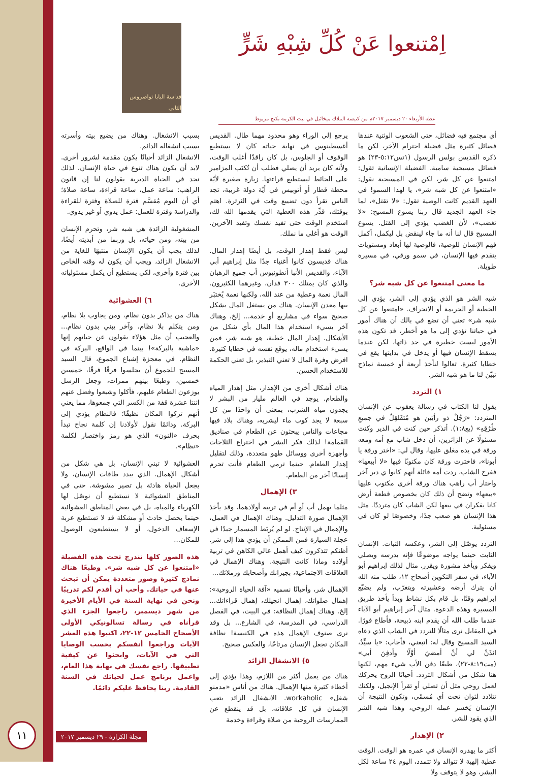اِمْتنعوا عَنْ كُلِّ شِبْهِ شَرٍّ
قداسة البابا تواضروس الثاني
عظة الأربعاء ٢٠ ديسمبر ٢٠١٧م من كنيسة الملاك ميخائيل في بيت الكرمة بكنج مريوط
أي مجتمع فيه فضائل، حتى الشعوب الوثنية عندها فضائل كثيرة مثل فضيلة احترام الآخر، لكن ما ذكره القديس بولس الرسول (١تس٥:١٢-٢٣) هو فضائل مسيحية سامية. الفضيلة الإنسانية تقول: امتنعوا عن كل شر، لكن في المسيحية نقول: «امتنعوا عن كل شبه شر»، يا لهذا السمو! في العهد القديم كانت الوصية تقول: «لا تقتل»، لما جاء العهد الجديد قال ربنا يسوع المسيح: «لا تغضب»، لأن الغضب يؤدي إلى القتل. يسوع المسيح قال لنا أنه ما جاء لينقض بل ليكمل، أكمل فهم الإنسان للوصية، فالوصية لها أبعاد ومستويات يتقدم فيها الإنسان، في سمو ورقي، في مسيرة طويلة.
ما معنى امتنعوا عن كل شبه شر؟
شبه الشر هو الذي يؤدي إلى الشر، يؤدي إلى الخطية أو الجريمة أو الانحراف. «امتنعوا عن كل شبه شر» تعني أن تضع في بالك أن هناك أمور في حياتنا تؤدي إلى ما هو أخطر، قد تكون هذه الأمور ليست خطيرة في حد ذاتها، لكن عندما يسقط الإنسان فيها أو يدخل في بدايتها يقع في خطايا كثيرة. تعالوا لنأخذ أربعة أو خمسة نماذج تبيّن لنا ما هو شبه الشر.
١) التردد
يقول لنا الكتاب في رسالة يعقوب عن الإنسان المتردد: «رَجُلٌ ذو رأيَين هو مُتقَلقِلٌ في جميعِ طُرُقِهِ» (يع١:٨). أتذكر حين كنت في الدير وكنت مسئولًا عن الزائرين، أن دخل شاب مع أمه ومعه ورقة في يده مغلق عليها، وقال لي: «اختر ورقة يا أبونا»، فاخترت ورقة كان مكتوبًا فيها «لا أبيعها» ففرح الشاب، ردت أمه قائلة أنهم كانوا ي دير آخر واختار أب راهب هناك ورقة أخرى مكتوب عليها «بيعها» وتضح أن ذلك كان بخصوص قطعة أرض كانا يفكران في بيعها لكن الشاب كان مترددًا. مثل هذا الإنسان هو صعب جدًا، وخصوصًا لو كان في مسئولية.
التردد يوصّل إلى الشر، وعكسه الثبات. الإنسان الثابت حينما يواجه موضوعًا فإنه يدرسه ويصلي ويفكر ويأخذ مشورة ويقرر. مثال لذلك إبراهيم أبو الآباء، في سفر التكوين أصحاح ١٢، طلب منه الله أن يترك أرضه وعشيرته ويتغرّب، ولم يضيّع إبراهيم وقتًا، بل قام بكل نشاط وبدأ يأخذ طريق المسيرة وهذه الدعوة. مثال آخر إبراهيم أبو الآباء عندما طلب الله أن يقدم ابنه ذبيحة، فأطاع فورًا. في المقابل نرى مثالًا للتردد في الشاب الذي دعاه السيد المسيح وقال له: اتبعني، فأجاب: «يا سيِّدُ، ائذَنْ لي أنْ أمضيَ أوَّلًا وأدفِنَ أبي» (مت٨:١٩-٢٢)، طبعًا دفن الأب شيء مهم، لكنها هنا شكل من أشكال التردد. أحيانًا الروح يحركك لعمل روحي مثل أن تصلي أو تقرأ الإنجيل، ولكنك تتلادد لثوان تحت أي مُسمّى، وتكون النتيجة أن الإنسان يَخسر عمله الروحي، وهذا شبه الشر الذي يقود للشر.
٢) الإهدار
أكثر ما يهدره الإنسان في عمره هو الوقت. الوقت عطية إلهية لا تتوالد ولا تتمدد، اليوم ٢٤ ساعة لكل البشر، وهو لا يتوقف ولا
يرجع إلى الوراء وهو محدود مهما طال. القديس أغسطينوس في نهاية حياته كان لا يستطيع الوقوف أو الجلوس، بل كان راقدًا أغلب الوقت، ولأنه كان يريد أن يصلي فطلب أن تُكتَب المزامير على الحائط ليستطيع قراءتها. زيارة صغيرة لأيّة محطة قطار أو أتوبيس في أيّة دولة غريبة، تجد الناس تقرأ دون تضييع وقت في الثرثرة. اهتم بوقتك، قدِّر هذه العطية التي يقدمها الله لك، استخدم الوقت حتى تفيد نفسك وتفيد الآخرين. الوقت هو أغلى ما نملك.
ليس فقط إهدار الوقت، بل أيضًا إهدار المال. هناك قديسون كانوا أغنياء جدًا مثل إبراهيم أبي الآباء، والقديس الأنبا أنطونيوس أب جميع الرهبان والذي كان يمتلك ٣٠٠ فدان، وغيرهما الكثيرون. المال نعمة وعطية من عند الله، ولكنها نعمة يُختبَر بيها معدن الإنسان. هناك من يستغل المال بشكل صحيح سواء في مشاريع أو خدمة... إلخ، وهناك آخر يسيء استخدام هذا المال بأي شكل من الأشكال. إهدار المال خطية، هو شبه شر، فمن يسيء استخدام ماله، يوقع نفسه في خطايا كثيرة. افرض وفرة المال لا تعني التبذير، بل تعني الحكمة للاستخدام الحسن.
هناك أشكال أخرى من الإهدار، مثل إهدار المياه والطعام. يوجد في العالم مليار من البشر لا يجدون مياه الشرب، بمعنى أن واحدًا من كل سبعة لا يجد كوب ماء ليشربه، وهناك بلاد فيها مجاعات والناس يبحثون عن الطعام في صناديق القمامة! لذلك فكر البشر في اختراع الثلاجات وأجهزة أخرى ووسائل طهو متعددة، وذلك لتقليل إهدار الطعام. حينما ترمي الطعام فأنت تحرم إنسانًا آخر من الطعام.
٣) الإهمال
مثلما يهمل أب أو أم في تربيه أولادهما، وقد يأخذ الإهمال صورة التدليل. وهناك الإهمال في العمل، والإهمال في الإنتاج. لو لم يُربَط المسمار جيدًا في عجلة السيارة فمن الممكن أن يؤدي هذا إلى شر. أظنكم تتذكرون كيف أهمل عالي الكاهن في تربية أولاده وماذا كانت النتيجة. وهناك الإهمال في العلاقات الاجتماعية، بجيرانك وأصحابك وزملائك...
الإهمال شر، وأحيانًا نسميه «آفة الحياة الروحية»: إهمال صلواتك، إهمال انجيلك، إهمال قراءاتك... إلخ. وهناك إهمال النظافة: في البيت، في الفصل الدراسي، في المدرسة، في الشارع... بل وقد نرى صنوف الإهمال هذه في الكنيسة! نظافة المكان تجعل الإنسان مرتاحًا، والعكس صحيح.
٥) الانشغال الزائد
هناك من يعمل أكثر من اللازم، وهذا يؤدي إلى أخطاء كثيرة منها الإهمال. هناك من أناس «مدمنو شغل» workaholic. الانشغال الزائد يتعب الإنسان في كل علاقاته، بل قد ينقطع عن الممارسات الروحية من صلاة وقراءة وخدمة
بسبب الانشغال. وهناك من يضيع بيته وأسرته بسبب انشغاله الدائم.
الانشغال الزائد أحيانًا يكون مقدمة لشرور أخرى. لابد أن يكون هناك تنوع في حياة الإنسان، لذلك نجد في الحياة الديرية يقولون لنا إن قانون الراهب: ساعة عمل، ساعة قراءة، ساعة صلاة؛ أي أن اليوم مُقسَّم فترة للصلاة وفترة للقراءة والدراسة وفترة للعمل: عمل يدوي أو غير يدوي.
المشغولية الزائدة هي شبه شر، وتحرم الإنسان من بيته، ومن حياته، بل وربما من أبديته أيضًا، لذلك يجب أن يكون الإنسان منتبهًا للغاية من الانشغال الزائد، ويجب أن يكون له وقته الخاص بين فترة وأخرى، لكي يستطيع أن يكمل مسئولياته الأخرى.
٦) العشوائية
هناك من يذاكر بدون نظام، ومن يجاوب بلا نظام، ومن يتكلم بلا نظام، وآخر يبني بدون نظام... والعجيب أن مثل هؤلاء يقولون عن حياتهم إنها «ماشية بالبركة»! بينما في الواقع، البركة في النظام. في معجزة إشباع الجموع، قال السيد المسيح للجموع أن يجلسوا فرقًا فرقًا، خمسين خمسين، وطبعًا بينهم ممرات، وجعل الرسل يوزعون الطعام عليهم، فأكلوا وشبعوا وفضل عنهم اثنتا عشرة قفة من الكسر التي جمعوها، مما يعني أنهم تركوا المكان نظيفًا؛ فالنظام يؤدي إلى البركة. ودائمًا نقول لأولادنا إن كلمة نجاح تبدأ بحرف «النون» الذي هو رمز واختصار لكلمة «نظام».
العشوائية لا تبني الإنسان، بل هي شكل من أشكال الإهمال. الذي يبدد طاقات الإنسان، ولا يجعل الحياة هادئة بل تصير مشوشة. حتى في المناطق العشوائية لا نستطيع أن نوصّل لها الكهرباء والمياه، بل في بعض المناطق العشوائية حينما يحصل حادث أو مشكلة قد لا تستطيع عربة الإسعاف الدخول، أو لا يستطيعون الوصول للمكان...
هذه الصور كلها تندرج تحت هذه الفضيلة «امتنعوا عن كل شبه شر». وطبعًا هناك نماذج كثيرة وصور متعددة يمكن أن تبحث عنها في حياتك. وأحب أن أقدم لكم تدريبًا ونحن في نهاية السنة في الأيام الأخيرة من شهر ديسمبر، راجعوا الجزء الذي قرأناه في رسالة تسالونيكي الأولى الأصحاح الخامس ١٢-٢٢، اكتبوا هذه العشر الآيات وراجعوا أنفسكم بحسب الوصايا التي في الآيات، وابحثوا عن كيفية تطبيقها. راجع نفسك في نهاية هذا العام، واعمل برنامج عمل لحياتك في السنة القادمة. ربنا يحافظ عليكم دائمًا.
١١
مجلة الكرازة - ٢٩ ديسمبر ٢٠١٧